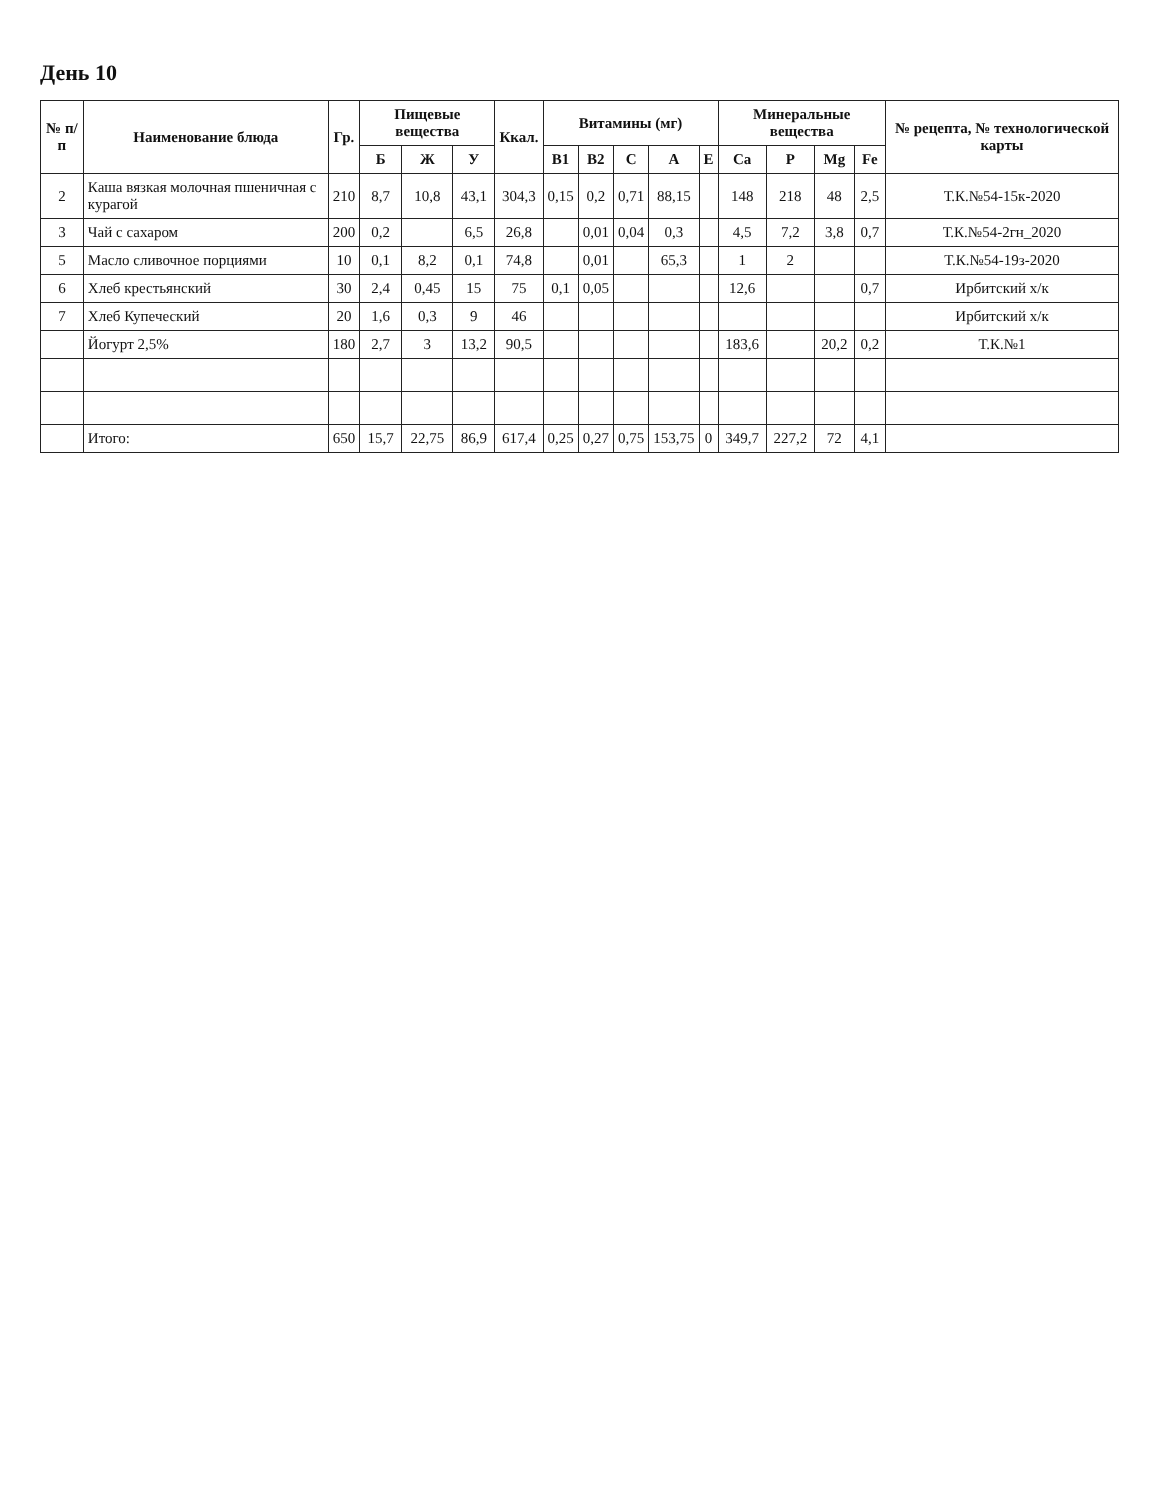День 10
| № п/п | Наименование блюда | Гр. | Пищевые вещества | | | Ккал. | Витамины (мг) | | | | | Минеральные вещества | | | | № рецепта, № технологической карты |
| --- | --- | --- | --- | --- | --- | --- | --- | --- | --- | --- | --- | --- | --- | --- | --- | --- |
| | | | Б | Ж | У | | B1 | B2 | C | A | E | Ca | P | Mg | Fe | |
| 2 | Каша вязкая молочная пшеничная с курагой | 210 | 8,7 | 10,8 | 43,1 | 304,3 | 0,15 | 0,2 | 0,71 | 88,15 | | 148 | 218 | 48 | 2,5 | Т.К.№54-15к-2020 |
| 3 | Чай с сахаром | 200 | 0,2 | | 6,5 | 26,8 | | 0,01 | 0,04 | 0,3 | | 4,5 | 7,2 | 3,8 | 0,7 | Т.К.№54-2гн_2020 |
| 5 | Масло сливочное порциями | 10 | 0,1 | 8,2 | 0,1 | 74,8 | | 0,01 | | 65,3 | | 1 | 2 | | | Т.К.№54-19з-2020 |
| 6 | Хлеб крестьянский | 30 | 2,4 | 0,45 | 15 | 75 | 0,1 | 0,05 | | | | 12,6 | | | 0,7 | Ирбитский х/к |
| 7 | Хлеб Купеческий | 20 | 1,6 | 0,3 | 9 | 46 | | | | | | | | | | Ирбитский х/к |
| | Йогурт 2,5% | 180 | 2,7 | 3 | 13,2 | 90,5 | | | | | | 183,6 | | 20,2 | 0,2 | Т.К.№1 |
| | Итого: | 650 | 15,7 | 22,75 | 86,9 | 617,4 | 0,25 | 0,27 | 0,75 | 153,75 | 0 | 349,7 | 227,2 | 72 | 4,1 | |